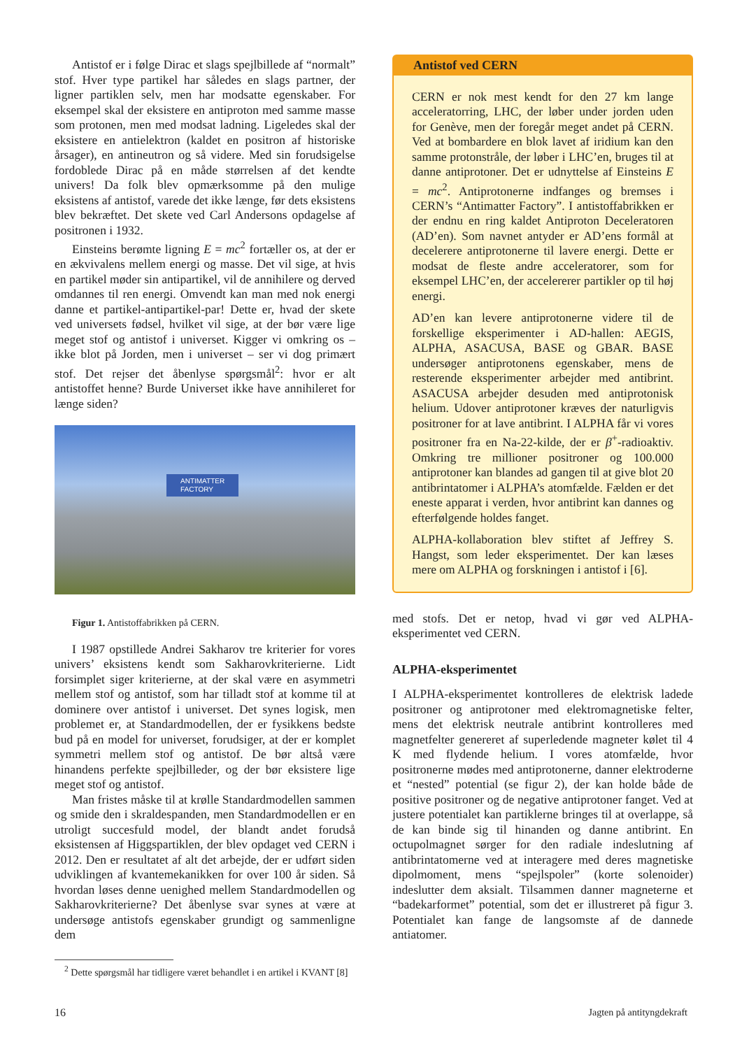Antistof er i følge Dirac et slags spejlbillede af “normalt” stof. Hver type partikel har således en slags partner, der ligner partiklen selv, men har modsatte egenskaber. For eksempel skal der eksistere en antiproton med samme masse som protonen, men med modsat ladning. Ligeledes skal der eksistere en antielektron (kaldet en positron af historiske årsager), en antineutron og så videre. Med sin forudsigelse fordoblede Dirac på en måde størrelsen af det kendte univers! Da folk blev opmærksomme på den mulige eksistens af antistof, varede det ikke længe, før dets eksistens blev bekræftet. Det skete ved Carl Andersons opdagelse af positronen i 1932.
Einsteins berømte ligning E = mc<sup>2</sup> fortæller os, at der er en ækvivalens mellem energi og masse. Det vil sige, at hvis en partikel møder sin antipartikel, vil de annihilere og derved omdannes til ren energi. Omvendt kan man med nok energi danne et partikel-antipartikel-par! Dette er, hvad der skete ved universets fødsel, hvilket vil sige, at der bør være lige meget stof og antistof i universet. Kigger vi omkring os – ikke blot på Jorden, men i universet – ser vi dog primært stof. Det rejser det åbenlyse spørgsmål<sup>2</sup>: hvor er alt antistoffet henne? Burde Universet ikke have annihileret for længe siden?
ANTIMATTER
FACTORY
Figur 1. Antistoffabrikken på CERN.
I 1987 opstillede Andrei Sakharov tre kriterier for vores univers’ eksistens kendt som Sakharovkriterierne. Lidt forsimplet siger kriterierne, at der skal være en asymmetri mellem stof og antistof, som har tilladt stof at komme til at dominere over antistof i universet. Det synes logisk, men problemet er, at Standardmodellen, der er fysikkens bedste bud på en model for universet, forudsiger, at der er komplet symmetri mellem stof og antistof. De bør altså være hinandens perfekte spejlbilleder, og der bør eksistere lige meget stof og antistof.
Man fristes måske til at krølle Standardmodellen sammen og smide den i skraldespanden, men Standardmodellen er en utroligt succesfuld model, der blandt andet forudså eksistensen af Higgspartiklen, der blev opdaget ved CERN i 2012. Den er resultatet af alt det arbejde, der er udført siden udviklingen af kvantemekanikken for over 100 år siden. Så hvordan løses denne uenighed mellem Standardmodellen og Sakharovkriterierne? Det åbenlyse svar synes at være at undersøge antistofs egenskaber grundigt og sammenligne dem
Antistof ved CERN
CERN er nok mest kendt for den 27 km lange acceleratorring, LHC, der løber under jorden uden for Genève, men der foregår meget andet på CERN. Ved at bombardere en blok lavet af iridium kan den samme protonstråle, der løber i LHC’en, bruges til at danne antiprotoner. Det er udnyttelse af Einsteins E = mc<sup>2</sup>. Antiprotonerne indfanges og bremses i CERN’s “Antimatter Factory”. I antistoffabrikken er der endnu en ring kaldet Antiproton Deceleratoren (AD’en). Som navnet antyder er AD’ens formål at decelerere antiprotonerne til lavere energi. Dette er modsat de fleste andre acceleratorer, som for eksempel LHC’en, der accelererer partikler op til høj energi.
AD’en kan levere antiprotonerne videre til de forskellige eksperimenter i AD-hallen: AEGIS, ALPHA, ASACUSA, BASE og GBAR. BASE undersøger antiprotonens egenskaber, mens de resterende eksperimenter arbejder med antibrint. ASACUSA arbejder desuden med antiprotonisk helium. Udover antiprotoner kræves der naturligvis positroner for at lave antibrint. I ALPHA får vi vores positroner fra en Na-22-kilde, der er β<sup>+</sup>-radioaktiv. Omkring tre millioner positroner og 100.000 antiprotoner kan blandes ad gangen til at give blot 20 antibrintatomer i ALPHA’s atomfælde. Fælden er det eneste apparat i verden, hvor antibrint kan dannes og efterfølgende holdes fanget.
ALPHA-kollaboration blev stiftet af Jeffrey S. Hangst, som leder eksperimentet. Der kan læses mere om ALPHA og forskningen i antistof i [6].
med stofs. Det er netop, hvad vi gør ved ALPHA-eksperimentet ved CERN.
ALPHA-eksperimentet
I ALPHA-eksperimentet kontrolleres de elektrisk ladede positroner og antiprotoner med elektromagnetiske felter, mens det elektrisk neutrale antibrint kontrolleres med magnetfelter genereret af superledende magneter kølet til 4 K med flydende helium. I vores atomfælde, hvor positronerne mødes med antiprotonerne, danner elektroderne et “nested” potential (se figur 2), der kan holde både de positive positroner og de negative antiprotoner fanget. Ved at justere potentialet kan partiklerne bringes til at overlappe, så de kan binde sig til hinanden og danne antibrint. En octupolmagnet sørger for den radiale indeslutning af antibrintatomerne ved at interagere med deres magnetiske dipolmoment, mens “spejlspoler” (korte solenoider) indeslutter dem aksialt. Tilsammen danner magneterne et “badekarformet” potential, som det er illustreret på figur 3. Potentialet kan fange de langsomste af de dannede antiatomer.
<sup>2</sup> Dette spørgsmål har tidligere været behandlet i en artikel i KVANT [8]
16 Jagten på antityngdekraft